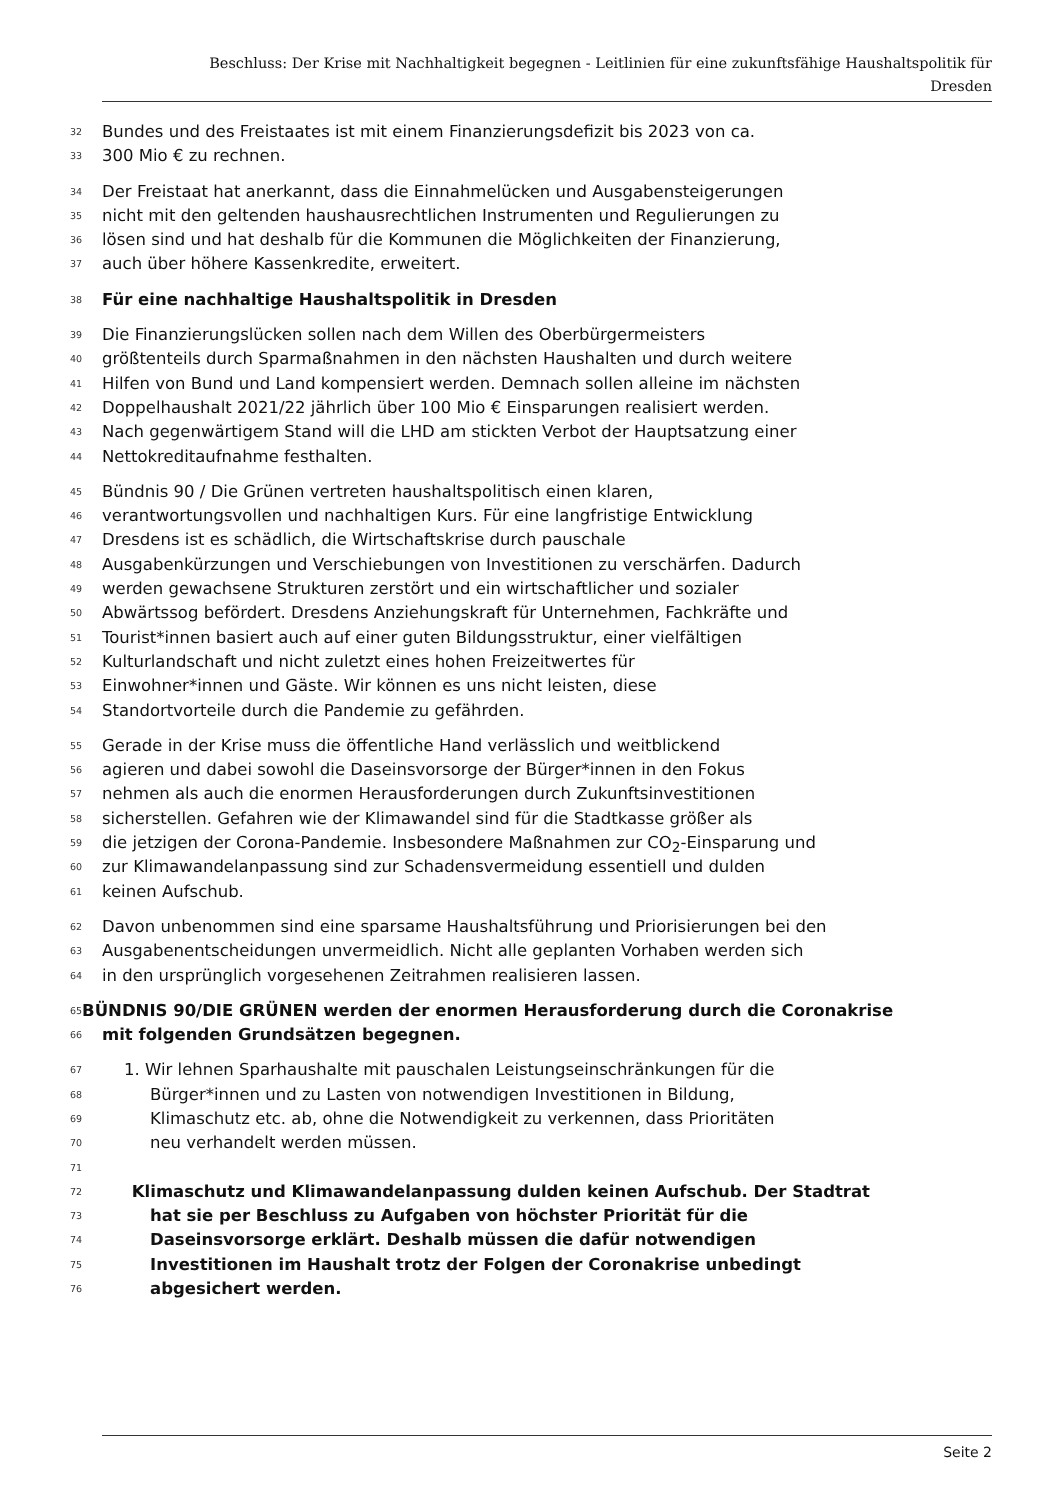Beschluss: Der Krise mit Nachhaltigkeit begegnen - Leitlinien für eine zukunftsfähige Haushaltspolitik für
Dresden
32 Bundes und des Freistaates ist mit einem Finanzierungsdefizit bis 2023 von ca.
33 300 Mio € zu rechnen.
34 Der Freistaat hat anerkannt, dass die Einnahmelücken und Ausgabensteigerungen
35 nicht mit den geltenden haushausrechtlichen Instrumenten und Regulierungen zu
36 lösen sind und hat deshalb für die Kommunen die Möglichkeiten der Finanzierung,
37 auch über höhere Kassenkredite, erweitert.
38 Für eine nachhaltige Haushaltspolitik in Dresden
39 Die Finanzierungslücken sollen nach dem Willen des Oberbürgermeisters
40 größtenteils durch Sparmaßnahmen in den nächsten Haushalten und durch weitere
41 Hilfen von Bund und Land kompensiert werden. Demnach sollen alleine im nächsten
42 Doppelhaushalt 2021/22 jährlich über 100 Mio € Einsparungen realisiert werden.
43 Nach gegenwärtigem Stand will die LHD am stickten Verbot der Hauptsatzung einer
44 Nettokreditaufnahme festhalten.
45 Bündnis 90 / Die Grünen vertreten haushaltspolitisch einen klaren,
46 verantwortungsvollen und nachhaltigen Kurs. Für eine langfristige Entwicklung
47 Dresdens ist es schädlich, die Wirtschaftskrise durch pauschale
48 Ausgabenkürzungen und Verschiebungen von Investitionen zu verschärfen. Dadurch
49 werden gewachsene Strukturen zerstört und ein wirtschaftlicher und sozialer
50 Abwärtssog befördert. Dresdens Anziehungskraft für Unternehmen, Fachkräfte und
51 Tourist*innen basiert auch auf einer guten Bildungsstruktur, einer vielfältigen
52 Kulturlandschaft und nicht zuletzt eines hohen Freizeitwertes für
53 Einwohner*innen und Gäste. Wir können es uns nicht leisten, diese
54 Standortvorteile durch die Pandemie zu gefährden.
55 Gerade in der Krise muss die öffentliche Hand verlässlich und weitblickend
56 agieren und dabei sowohl die Daseinsvorsorge der Bürger*innen in den Fokus
57 nehmen als auch die enormen Herausforderungen durch Zukunftsinvestitionen
58 sicherstellen. Gefahren wie der Klimawandel sind für die Stadtkasse größer als
59 die jetzigen der Corona-Pandemie. Insbesondere Maßnahmen zur CO<sub>2</sub>-Einsparung und
60 zur Klimawandelanpassung sind zur Schadensvermeidung essentiell und dulden
61 keinen Aufschub.
62 Davon unbenommen sind eine sparsame Haushaltsführung und Priorisierungen bei den
63 Ausgabenentscheidungen unvermeidlich. Nicht alle geplanten Vorhaben werden sich
64 in den ursprünglich vorgesehenen Zeitrahmen realisieren lassen.
65 BÜNDNIS 90/DIE GRÜNEN werden der enormen Herausforderung durch die Coronakrise
66 mit folgenden Grundsätzen begegnen.
67 1. Wir lehnen Sparhaushalte mit pauschalen Leistungseinschränkungen für die
68 Bürger*innen und zu Lasten von notwendigen Investitionen in Bildung,
69 Klimaschutz etc. ab, ohne die Notwendigkeit zu verkennen, dass Prioritäten
70 neu verhandelt werden müssen.
71
72 Klimaschutz und Klimawandelanpassung dulden keinen Aufschub. Der Stadtrat
73 hat sie per Beschluss zu Aufgaben von höchster Priorität für die
74 Daseinsvorsorge erklärt. Deshalb müssen die dafür notwendigen
75 Investitionen im Haushalt trotz der Folgen der Coronakrise unbedingt
76 abgesichert werden.
Seite 2